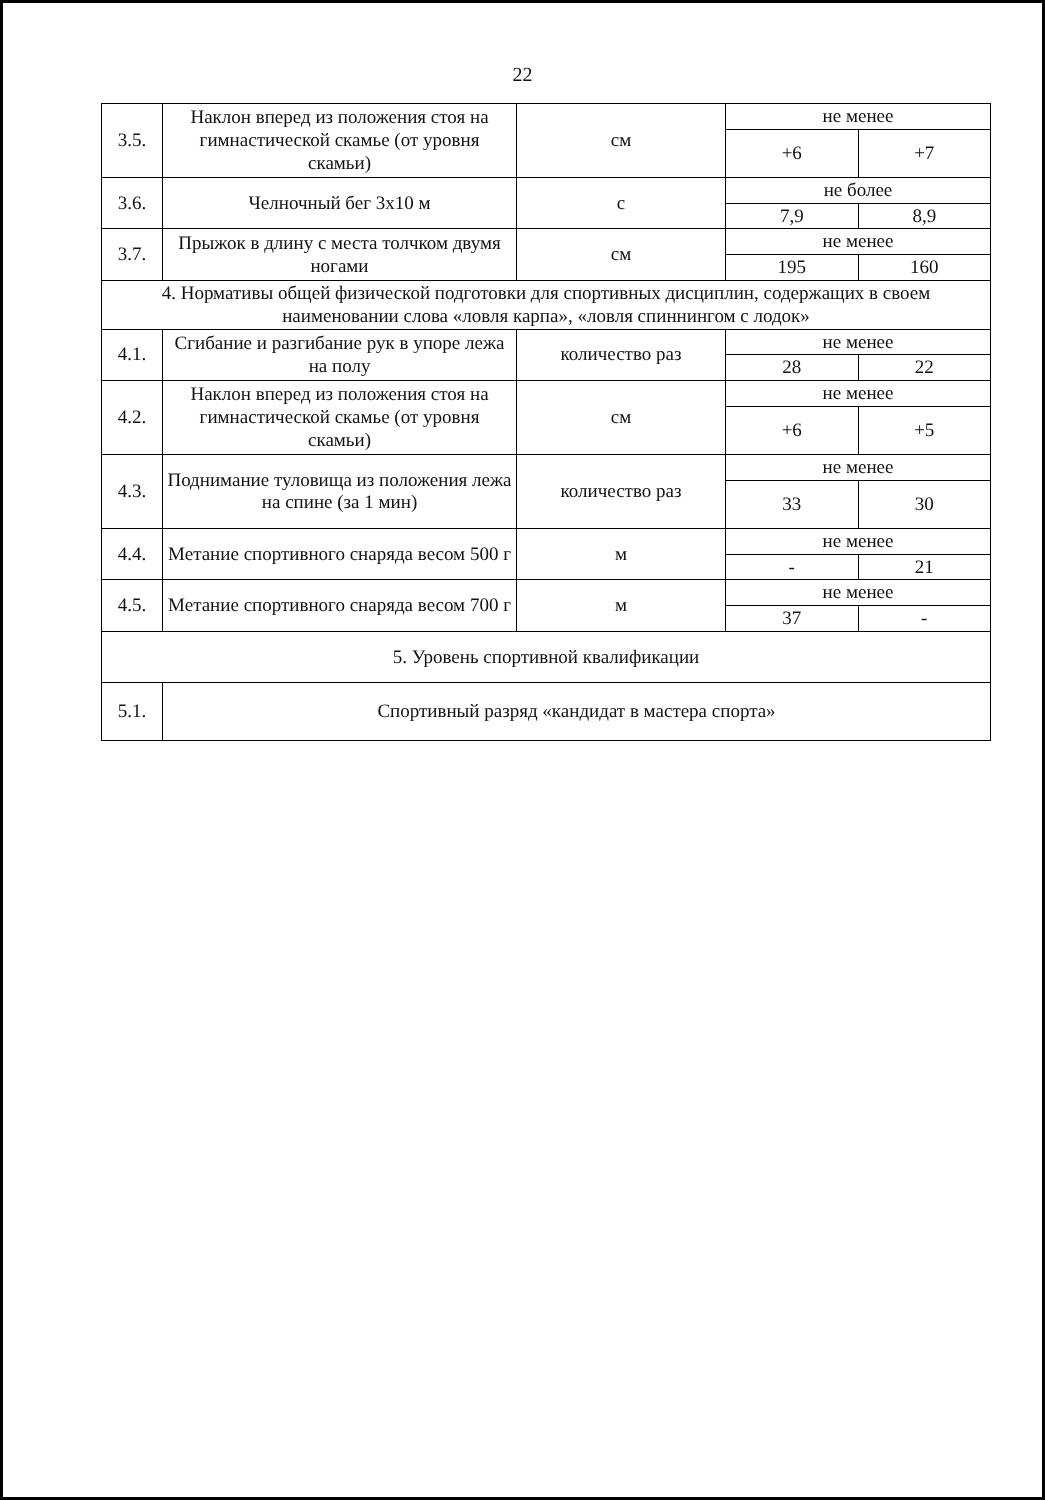22
| 3.5. | Наклон вперед из положения стоя на гимнастической скамье (от уровня скамьи) | см | не менее | |
| | | | +6 | +7 |
| 3.6. | Челночный бег 3х10 м | с | не более | |
| | | | 7,9 | 8,9 |
| 3.7. | Прыжок в длину с места толчком двумя ногами | см | не менее | |
| | | | 195 | 160 |
| 4. Нормативы общей физической подготовки для спортивных дисциплин, содержащих в своем наименовании слова «ловля карпа», «ловля спиннингом с лодок» | | | | |
| 4.1. | Сгибание и разгибание рук в упоре лежа на полу | количество раз | не менее | |
| | | | 28 | 22 |
| 4.2. | Наклон вперед из положения стоя на гимнастической скамье (от уровня скамьи) | см | не менее | |
| | | | +6 | +5 |
| 4.3. | Поднимание туловища из положения лежа на спине (за 1 мин) | количество раз | не менее | |
| | | | 33 | 30 |
| 4.4. | Метание спортивного снаряда весом 500 г | м | не менее | |
| | | | - | 21 |
| 4.5. | Метание спортивного снаряда весом 700 г | м | не менее | |
| | | | 37 | - |
| 5. Уровень спортивной квалификации | | | | |
| 5.1. | Спортивный разряд «кандидат в мастера спорта» | | | |